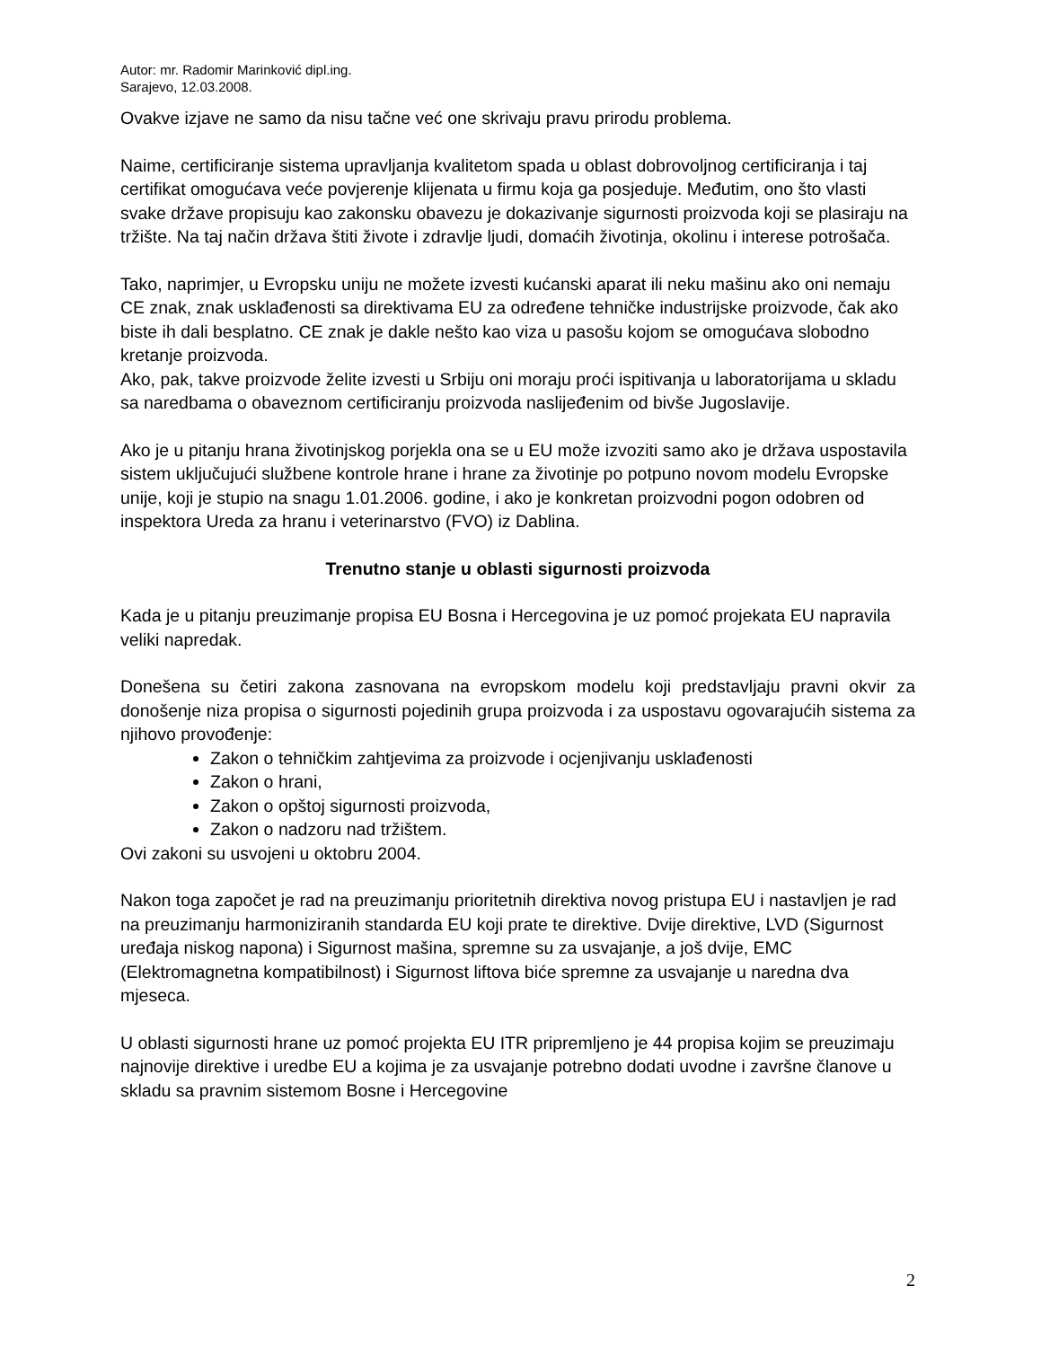Autor: mr. Radomir Marinković dipl.ing.
Sarajevo, 12.03.2008.
Ovakve izjave ne samo da nisu tačne već one skrivaju pravu prirodu problema.
Naime, certificiranje sistema upravljanja kvalitetom spada u oblast dobrovoljnog certificiranja i taj certifikat omogućava veće povjerenje klijenata u firmu koja ga posjeduje. Međutim, ono što vlasti svake države propisuju kao zakonsku obavezu je dokazivanje sigurnosti proizvoda koji se plasiraju na tržište. Na taj način država štiti živote i zdravlje ljudi, domaćih životinja, okolinu i interese potrošača.
Tako, naprimjer, u Evropsku uniju ne možete izvesti kućanski aparat ili neku mašinu ako oni nemaju CE znak, znak usklađenosti sa direktivama EU za određene tehničke industrijske proizvode, čak ako biste ih dali besplatno. CE znak je dakle nešto kao viza u pasošu kojom se omogućava slobodno kretanje proizvoda.
Ako, pak, takve proizvode želite izvesti u Srbiju oni moraju proći ispitivanja u laboratorijama u skladu sa naredbama o obaveznom certificiranju proizvoda naslijeđenim od bivše Jugoslavije.
Ako je u pitanju hrana životinjskog porjekla ona se u EU može izvoziti samo ako je država uspostavila sistem uključujući službene kontrole hrane i hrane za životinje po potpuno novom modelu Evropske unije, koji je stupio na snagu 1.01.2006. godine, i ako je konkretan proizvodni pogon odobren od inspektora Ureda za hranu i veterinarstvo (FVO) iz Dablina.
Trenutno stanje u oblasti sigurnosti proizvoda
Kada je u pitanju preuzimanje propisa EU Bosna i Hercegovina je uz pomoć projekata EU napravila veliki napredak.
Donešena su četiri zakona zasnovana na evropskom modelu koji predstavljaju pravni okvir za donošenje niza propisa o sigurnosti pojedinih grupa proizvoda i za uspostavu ogovarajućih sistema za njihovo provođenje:
Zakon o tehničkim zahtjevima za proizvode i ocjenjivanju usklađenosti
Zakon o hrani,
Zakon o opštoj sigurnosti proizvoda,
Zakon o nadzoru nad tržištem.
Ovi zakoni su usvojeni u oktobru 2004.
Nakon toga započet je rad na preuzimanju prioritetnih direktiva novog pristupa EU i nastavljen je rad na preuzimanju harmoniziranih standarda EU koji prate te direktive. Dvije direktive, LVD (Sigurnost uređaja niskog napona) i Sigurnost mašina, spremne su za usvajanje, a još dvije, EMC (Elektromagnetna kompatibilnost) i Sigurnost liftova biće spremne za usvajanje u naredna dva mjeseca.
U oblasti sigurnosti hrane uz pomoć projekta EU ITR pripremljeno je 44 propisa kojim se preuzimaju najnovije direktive i uredbe EU a kojima je za usvajanje potrebno dodati uvodne i završne članove u skladu sa pravnim sistemom Bosne i Hercegovine
2